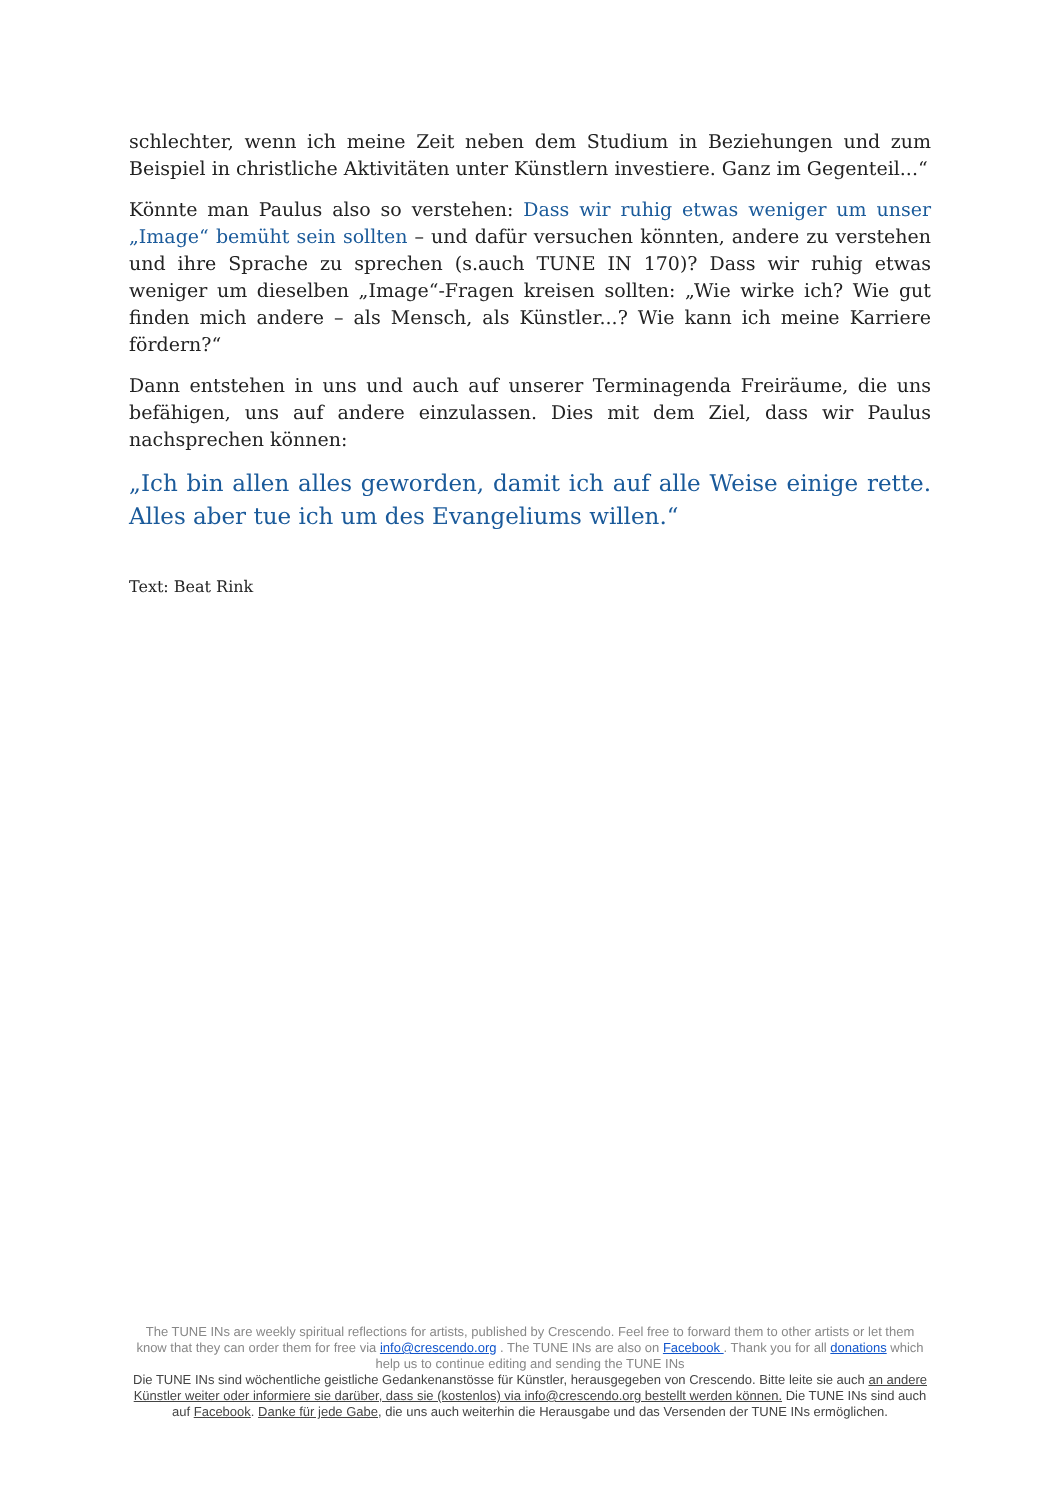schlechter, wenn ich meine Zeit neben dem Studium in Beziehungen und zum Beispiel in christliche Aktivitäten unter Künstlern investiere. Ganz im Gegenteil...“
Könnte man Paulus also so verstehen: Dass wir ruhig etwas weniger um unser „Image“ bemüht sein sollten – und dafür versuchen könnten, andere zu verstehen und ihre Sprache zu sprechen (s.auch TUNE IN 170)? Dass wir ruhig etwas weniger um dieselben „Image“-Fragen kreisen sollten: „Wie wirke ich? Wie gut finden mich andere – als Mensch, als Künstler...? Wie kann ich meine Karriere fördern?“
Dann entstehen in uns und auch auf unserer Terminagenda Freiräume, die uns befähigen, uns auf andere einzulassen. Dies mit dem Ziel, dass wir Paulus nachsprechen können:
„Ich bin allen alles geworden, damit ich auf alle Weise einige rette. Alles aber tue ich um des Evangeliums willen.“
Text: Beat Rink
The TUNE INs are weekly spiritual reflections for artists, published by Crescendo. Feel free to forward them to other artists or let them know that they can order them for free via info@crescendo.org . The TUNE INs are also on Facebook . Thank you for all donations which help us to continue editing and sending the TUNE INs
Die TUNE INs sind wöchentliche geistliche Gedankenanstösse für Künstler, herausgegeben von Crescendo. Bitte leite sie auch an andere Künstler weiter oder informiere sie darüber, dass sie (kostenlos) via info@crescendo.org bestellt werden können. Die TUNE INs sind auch auf Facebook. Danke für jede Gabe, die uns auch weiterhin die Herausgabe und das Versenden der TUNE INs ermöglichen.